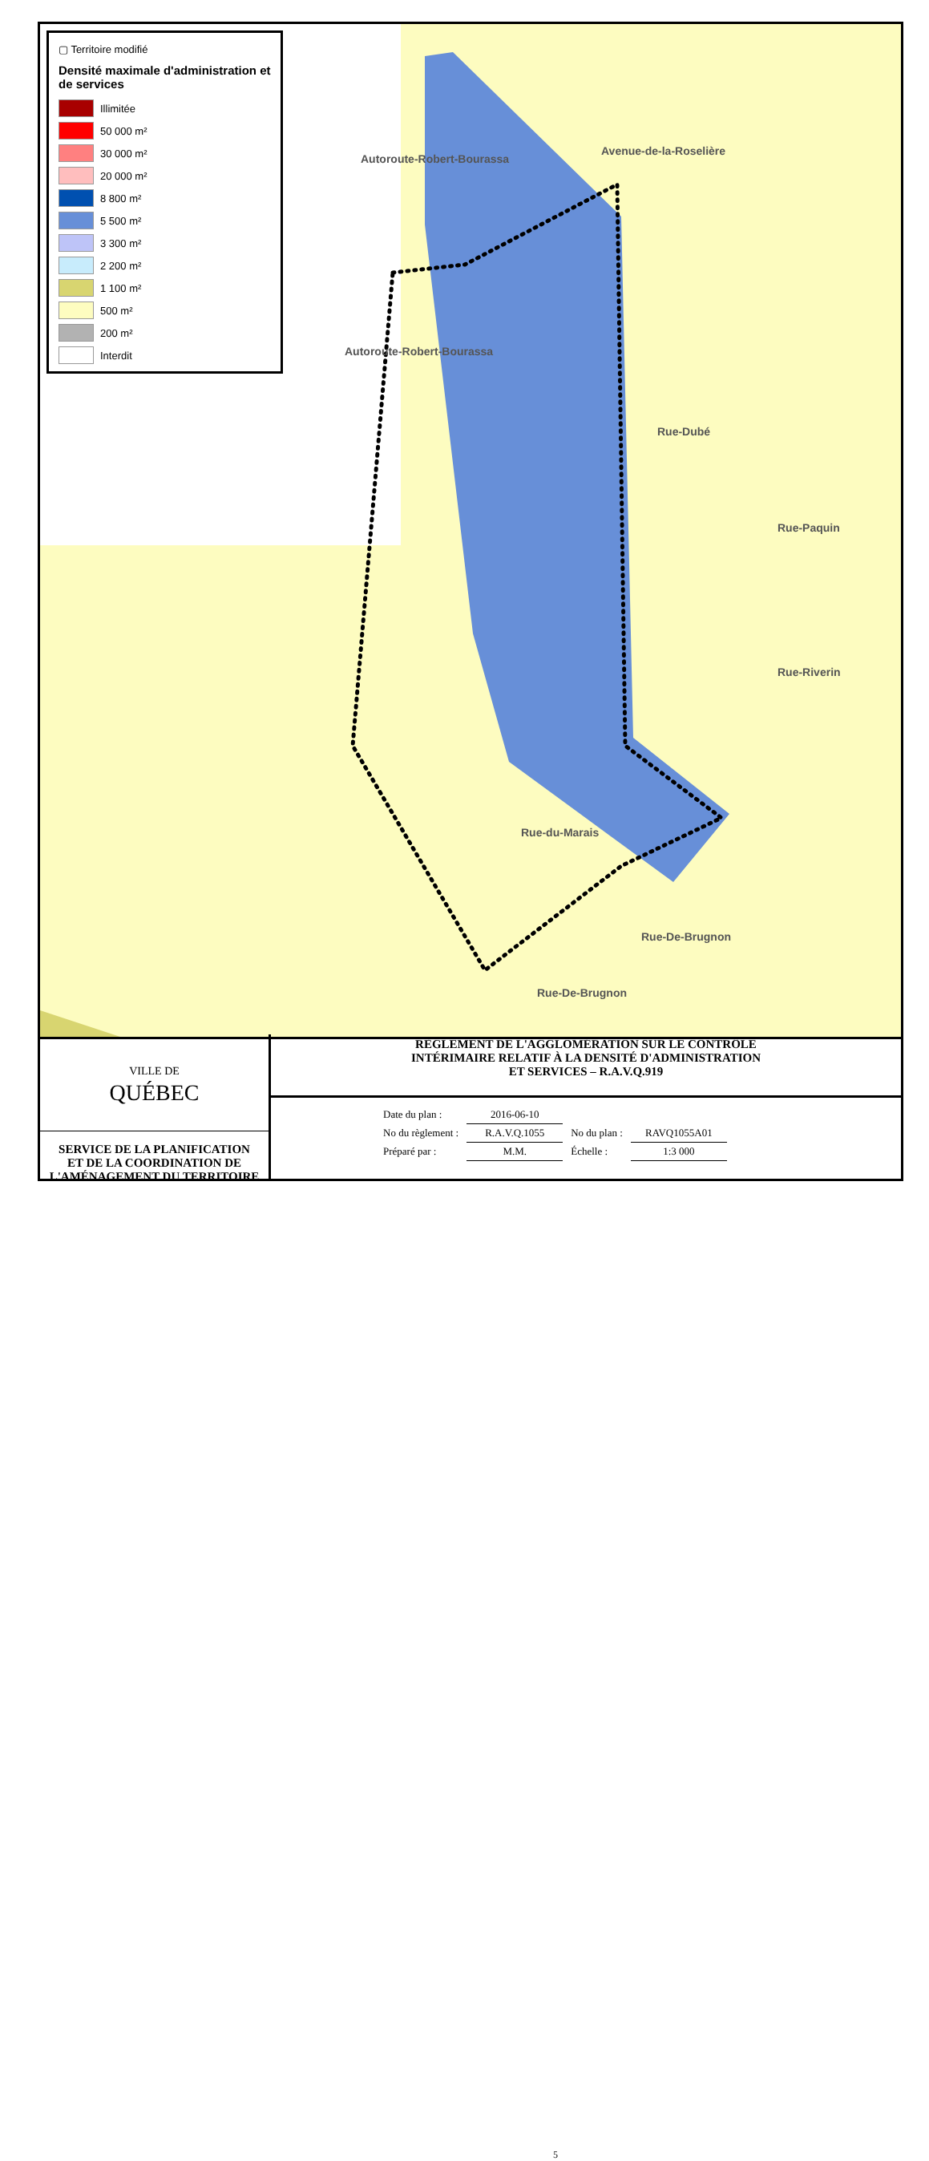▢ Territoire modifié
Densité maximale d'administration et de services
Illimitée
50 000 m²
30 000 m²
20 000 m²
8 800 m²
5 500 m²
3 300 m²
2 200 m²
1 100 m²
500 m²
200 m²
Interdit
Avenue-de-la-Roselière
Autoroute-Robert-Bourassa
Autoroute-Robert-Bourassa
Rue-Dubé
Rue-Paquin
Rue-Riverin
Rue-du-Marais
Rue-De-Brugnon
Rue-De-Brugnon
VILLE DE
QUÉBEC
SERVICE DE LA PLANIFICATION
ET DE LA COORDINATION DE
L'AMÉNAGEMENT DU TERRITOIRE
RÈGLEMENT DE L'AGGLOMÉRATION SUR LE CONTRÔLE
INTÉRIMAIRE RELATIF À LA DENSITÉ D'ADMINISTRATION
ET SERVICES – R.A.V.Q.919
| Date du plan : | 2016-06-10 | | |
| No du règlement : | R.A.V.Q.1055 | No du plan : | RAVQ1055A01 |
| Préparé par : | M.M. | Échelle : | 1:3 000 |
5